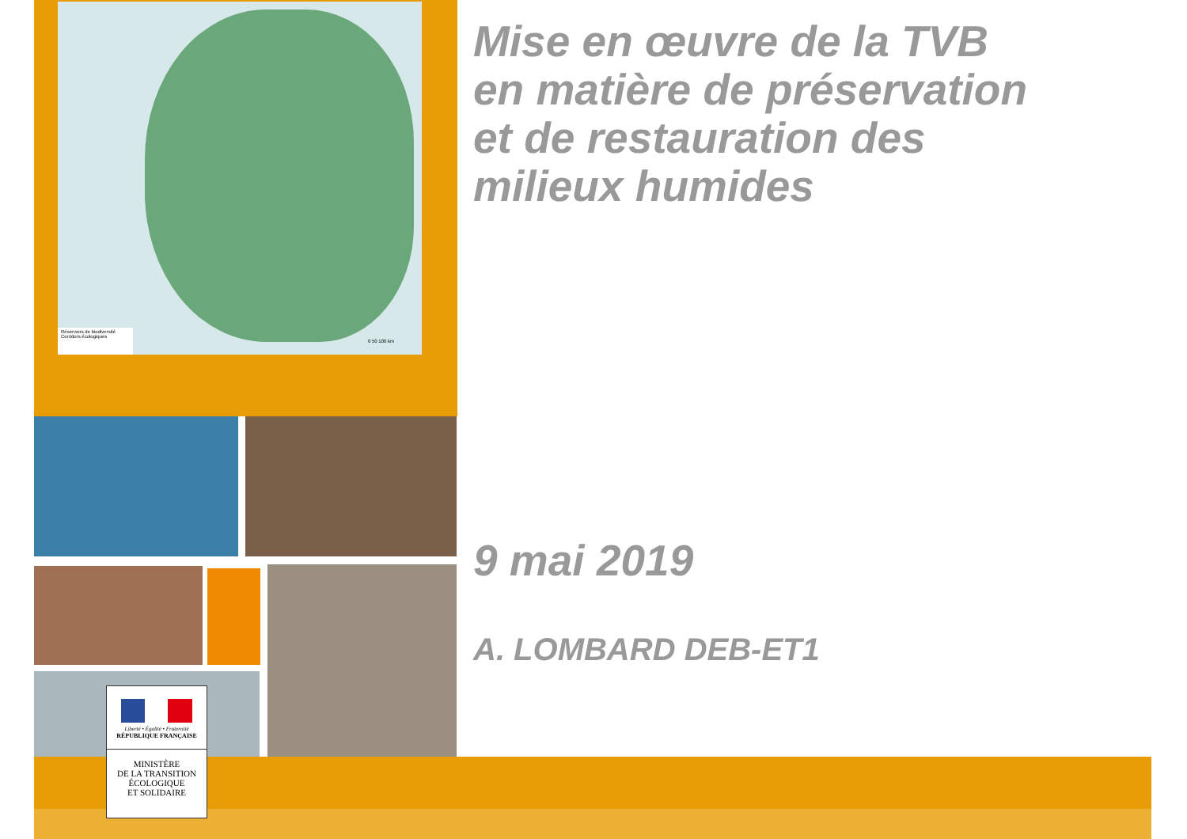Réservoirs de biodiversité
Corridors écologiques
0 50 100 km
Liberté • Égalité • Fraternité
RÉPUBLIQUE FRANÇAISE
MINISTÈRE
DE LA TRANSITION
ÉCOLOGIQUE
ET SOLIDAIRE
Mise en œuvre de la TVB
en matière de préservation
et de restauration des
milieux humides
9 mai 2019
A. LOMBARD DEB-ET1